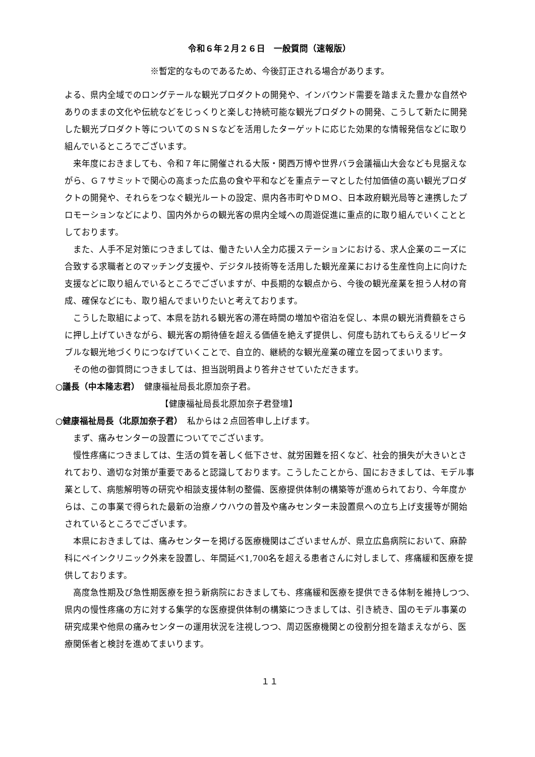令和６年２月２６日　一般質問（速報版）
※暫定的なものであるため、今後訂正される場合があります。
よる、県内全域でのロングテールな観光プロダクトの開発や、インバウンド需要を踏まえた豊かな自然やありのままの文化や伝統などをじっくりと楽しむ持続可能な観光プロダクトの開発、こうして新たに開発した観光プロダクト等についてのＳＮＳなどを活用したターゲットに応じた効果的な情報発信などに取り組んでいるところでございます。
来年度におきましても、令和７年に開催される大阪・関西万博や世界バラ会議福山大会なども見据えながら、Ｇ７サミットで関心の高まった広島の食や平和などを重点テーマとした付加価値の高い観光プロダクトの開発や、それらをつなぐ観光ルートの設定、県内各市町やＤＭＯ、日本政府観光局等と連携したプロモーションなどにより、国内外からの観光客の県内全域への周遊促進に重点的に取り組んでいくこととしております。
また、人手不足対策につきましては、働きたい人全力応援ステーションにおける、求人企業のニーズに合致する求職者とのマッチング支援や、デジタル技術等を活用した観光産業における生産性向上に向けた支援などに取り組んでいるところでございますが、中長期的な観点から、今後の観光産業を担う人材の育成、確保などにも、取り組んでまいりたいと考えております。
こうした取組によって、本県を訪れる観光客の滞在時間の増加や宿泊を促し、本県の観光消費額をさらに押し上げていきながら、観光客の期待値を超える価値を絶えず提供し、何度も訪れてもらえるリピータブルな観光地づくりにつなげていくことで、自立的、継続的な観光産業の確立を図ってまいります。
その他の御質問につきましては、担当説明員より答弁させていただきます。
○議長（中本隆志君）　健康福祉局長北原加奈子君。
【健康福祉局長北原加奈子君登壇】
○健康福祉局長（北原加奈子君）　私からは２点回答申し上げます。
まず、痛みセンターの設置についてでございます。
慢性疼痛につきましては、生活の質を著しく低下させ、就労困難を招くなど、社会的損失が大きいとされており、適切な対策が重要であると認識しております。こうしたことから、国におきましては、モデル事業として、病態解明等の研究や相談支援体制の整備、医療提供体制の構築等が進められており、今年度からは、この事業で得られた最新の治療ノウハウの普及や痛みセンター未設置県への立ち上げ支援等が開始されているところでございます。
本県におきましては、痛みセンターを掲げる医療機関はございませんが、県立広島病院において、麻酔科にペインクリニック外来を設置し、年間延べ1,700名を超える患者さんに対しまして、疼痛緩和医療を提供しております。
高度急性期及び急性期医療を担う新病院におきましても、疼痛緩和医療を提供できる体制を維持しつつ、県内の慢性疼痛の方に対する集学的な医療提供体制の構築につきましては、引き続き、国のモデル事業の研究成果や他県の痛みセンターの運用状況を注視しつつ、周辺医療機関との役割分担を踏まえながら、医療関係者と検討を進めてまいります。
１１